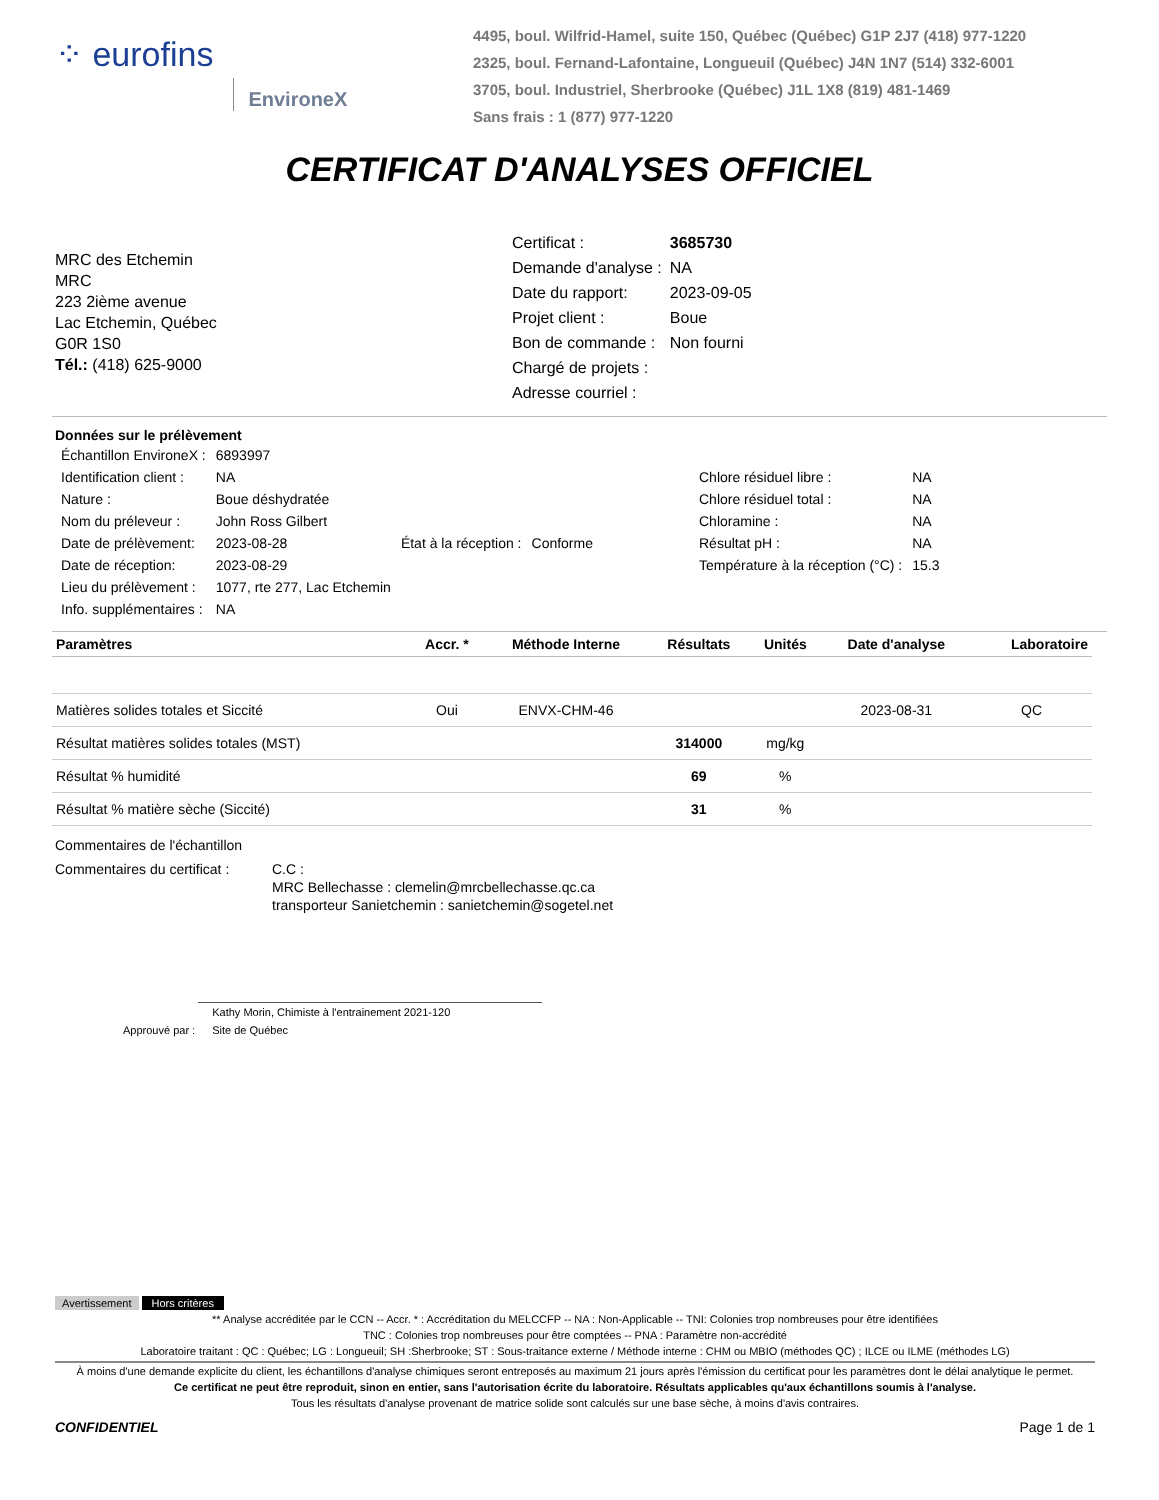⁘ eurofins EnvironeX
4495, boul. Wilfrid-Hamel, suite 150, Québec (Québec) G1P 2J7 (418) 977-1220
2325, boul. Fernand-Lafontaine, Longueuil (Québec) J4N 1N7 (514) 332-6001
3705, boul. Industriel, Sherbrooke (Québec) J1L 1X8 (819) 481-1469
Sans frais : 1 (877) 977-1220
CERTIFICAT D'ANALYSES OFFICIEL
MRC des Etchemin
MRC
223 2ième avenue
Lac Etchemin, Québec
G0R 1S0
Tél.: (418) 625-9000
| Certificat : | 3685730 |
| Demande d'analyse : | NA |
| Date du rapport: | 2023-09-05 |
| Projet client : | Boue |
| Bon de commande : | Non fourni |
| Chargé de projets : | |
| Adresse courriel : | |
Données sur le prélèvement
| Échantillon EnvironeX : | 6893997 | | | | |
| Identification client : | NA | | | Chlore résiduel libre : | NA |
| Nature : | Boue déshydratée | | | Chlore résiduel total : | NA |
| Nom du préleveur : | John Ross Gilbert | | | Chloramine : | NA |
| Date de prélèvement: | 2023-08-28 | État à la réception : | Conforme | Résultat pH : | NA |
| Date de réception: | 2023-08-29 | | | Température à la réception (°C) : | 15.3 |
| Lieu du prélèvement : | 1077, rte 277, Lac Etchemin | | | | |
| Info. supplémentaires : | NA | | | | |
| Paramètres | Accr. * | Méthode Interne | Résultats | Unités | Date d'analyse | Laboratoire |
| --- | --- | --- | --- | --- | --- | --- |
| Matières solides totales et Siccité | Oui | ENVX-CHM-46 | | | 2023-08-31 | QC |
| Résultat matières solides totales (MST) | | | 314000 | mg/kg | | |
| Résultat % humidité | | | 69 | % | | |
| Résultat % matière sèche (Siccité) | | | 31 | % | | |
Commentaires de l'échantillon
Commentaires du certificat : C.C :
MRC Bellechasse : clemelin@mrcbellechasse.qc.ca
transporteur Sanietchemin : sanietchemin@sogetel.net
Approuvé par : Kathy Morin, Chimiste à l'entrainement 2021-120
Site de Québec
Avertissement Hors critères
** Analyse accréditée par le CCN -- Accr. * : Accréditation du MELCCFP -- NA : Non-Applicable -- TNI: Colonies trop nombreuses pour être identifiées
TNC : Colonies trop nombreuses pour être comptées -- PNA : Paramètre non-accrédité
Laboratoire traitant : QC : Québec; LG : Longueuil; SH :Sherbrooke; ST : Sous-traitance externe / Méthode interne : CHM ou MBIO (méthodes QC) ; ILCE ou ILME (méthodes LG)
À moins d'une demande explicite du client, les échantillons d'analyse chimiques seront entreposés au maximum 21 jours après l'émission du certificat pour les paramètres dont le délai analytique le permet.
Ce certificat ne peut être reproduit, sinon en entier, sans l'autorisation écrite du laboratoire. Résultats applicables qu'aux échantillons soumis à l'analyse.
Tous les résultats d'analyse provenant de matrice solide sont calculés sur une base sèche, à moins d'avis contraires.
CONFIDENTIEL Page 1 de 1